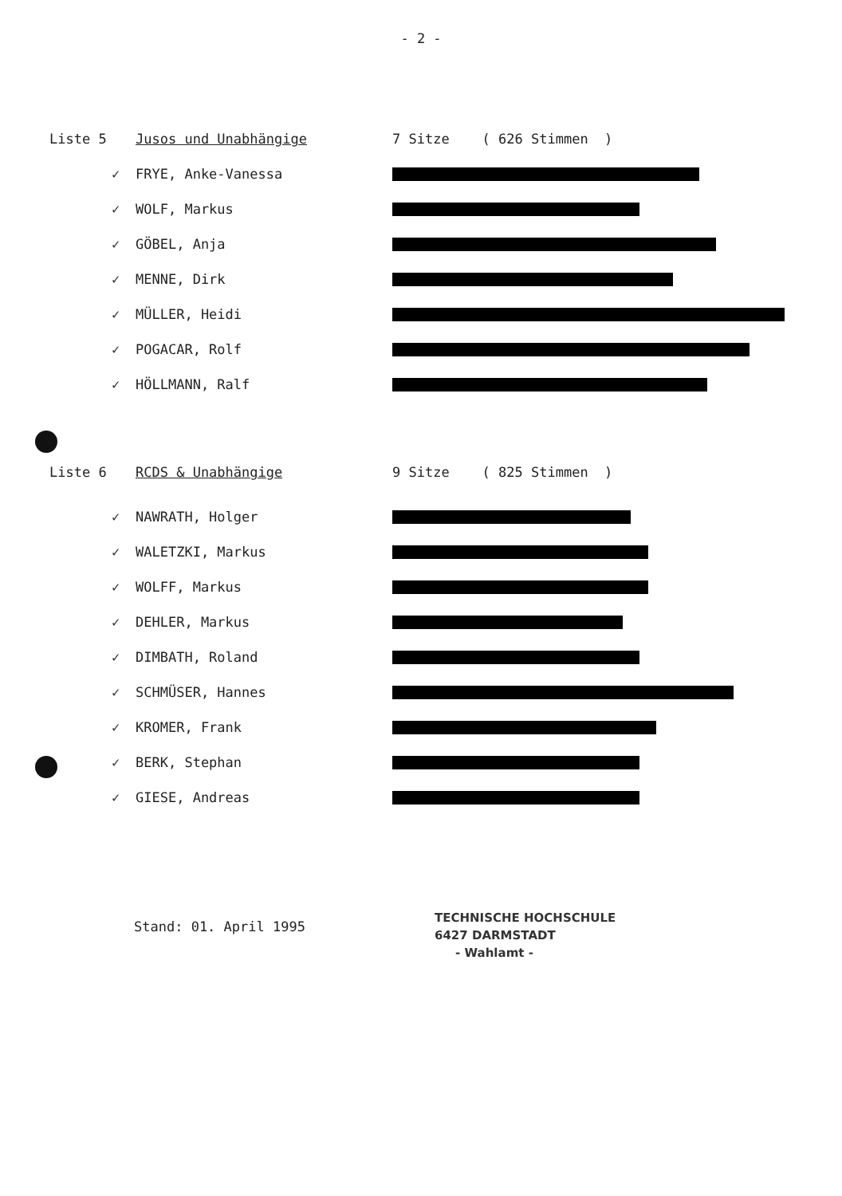- 2 -
Liste 5 Jusos und Unabhängige 7 Sitze ( 626 Stimmen )
✓ FRYE, Anke-Vanessa
✓ WOLF, Markus
✓ GÖBEL, Anja
✓ MENNE, Dirk
✓ MÜLLER, Heidi
✓ POGACAR, Rolf
✓ HÖLLMANN, Ralf
Liste 6 RCDS & Unabhängige 9 Sitze ( 825 Stimmen )
✓ NAWRATH, Holger
✓ WALETZKI, Markus
✓ WOLFF, Markus
✓ DEHLER, Markus
✓ DIMBATH, Roland
✓ SCHMÜSER, Hannes
✓ KROMER, Frank
✓ BERK, Stephan
✓ GIESE, Andreas
Stand: 01. April 1995
TECHNISCHE HOCHSCHULE
6427 DARMSTADT
- Wahlamt -